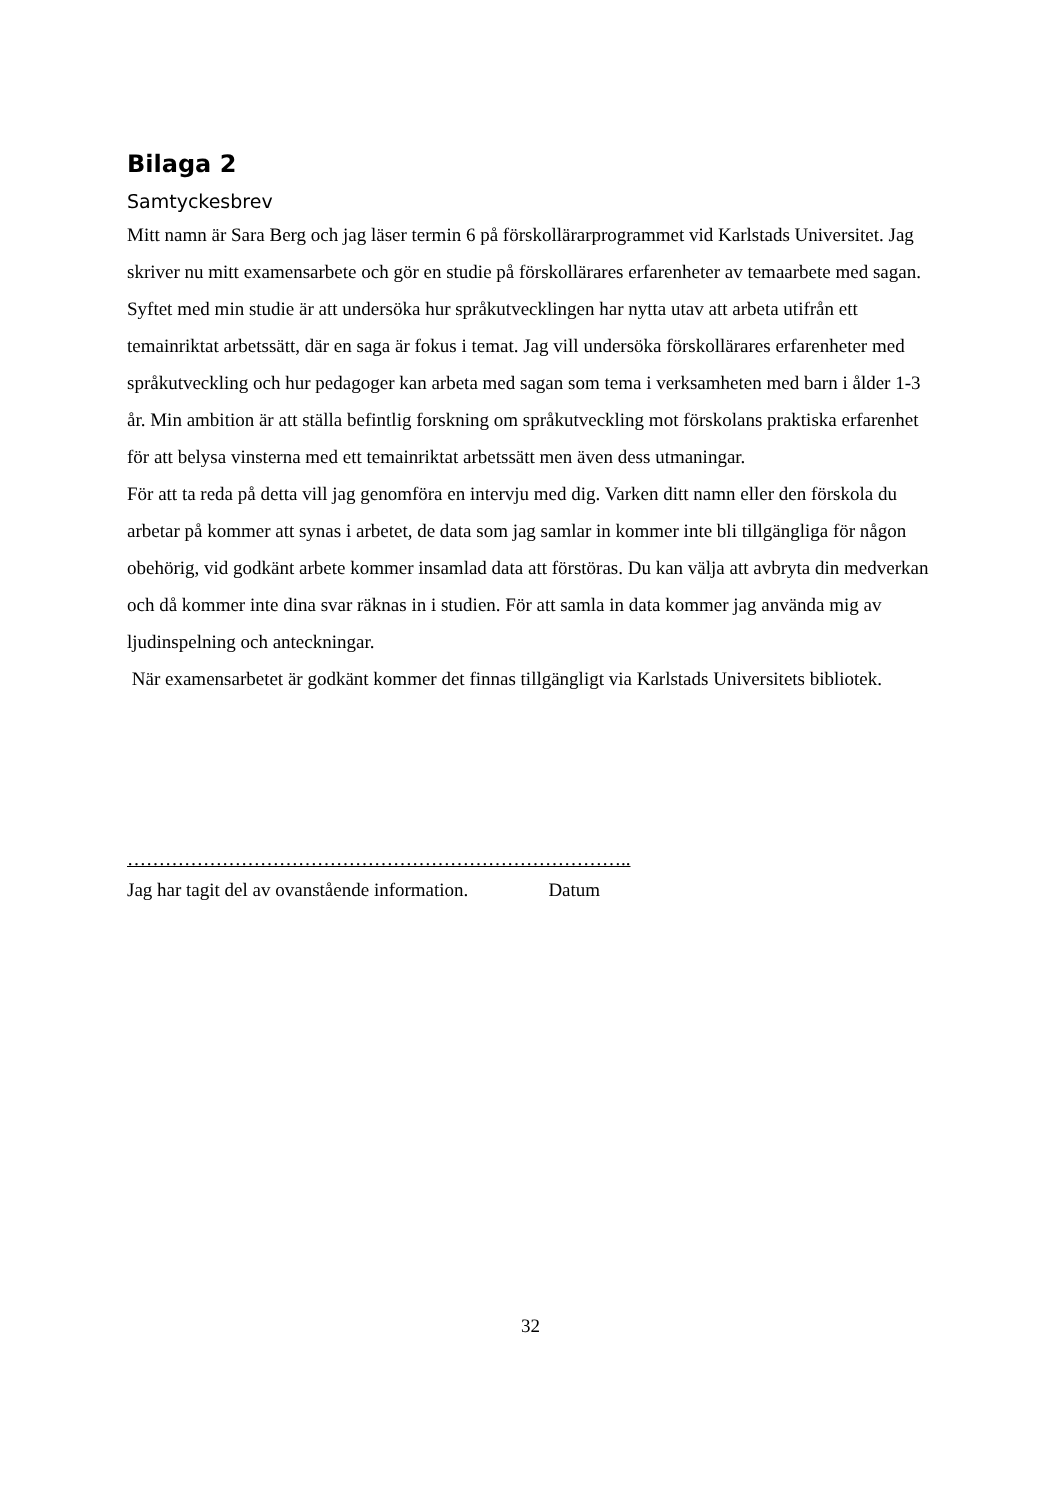Bilaga 2
Samtyckesbrev
Mitt namn är Sara Berg och jag läser termin 6 på förskollärarprogrammet vid Karlstads Universitet. Jag skriver nu mitt examensarbete och gör en studie på förskollärares erfarenheter av temaarbete med sagan.
Syftet med min studie är att undersöka hur språkutvecklingen har nytta utav att arbeta utifrån ett temainriktat arbetssätt, där en saga är fokus i temat. Jag vill undersöka förskollärares erfarenheter med språkutveckling och hur pedagoger kan arbeta med sagan som tema i verksamheten med barn i ålder 1-3 år. Min ambition är att ställa befintlig forskning om språkutveckling mot förskolans praktiska erfarenhet för att belysa vinsterna med ett temainriktat arbetssätt men även dess utmaningar.
För att ta reda på detta vill jag genomföra en intervju med dig. Varken ditt namn eller den förskola du arbetar på kommer att synas i arbetet, de data som jag samlar in kommer inte bli tillgängliga för någon obehörig, vid godkänt arbete kommer insamlad data att förstöras. Du kan välja att avbryta din medverkan och då kommer inte dina svar räknas in i studien. För att samla in data kommer jag använda mig av ljudinspelning och anteckningar.
När examensarbetet är godkänt kommer det finnas tillgängligt via Karlstads Universitets bibliotek.
……………………………………………………………………..
Jag har tagit del av ovanstående information. Datum
32